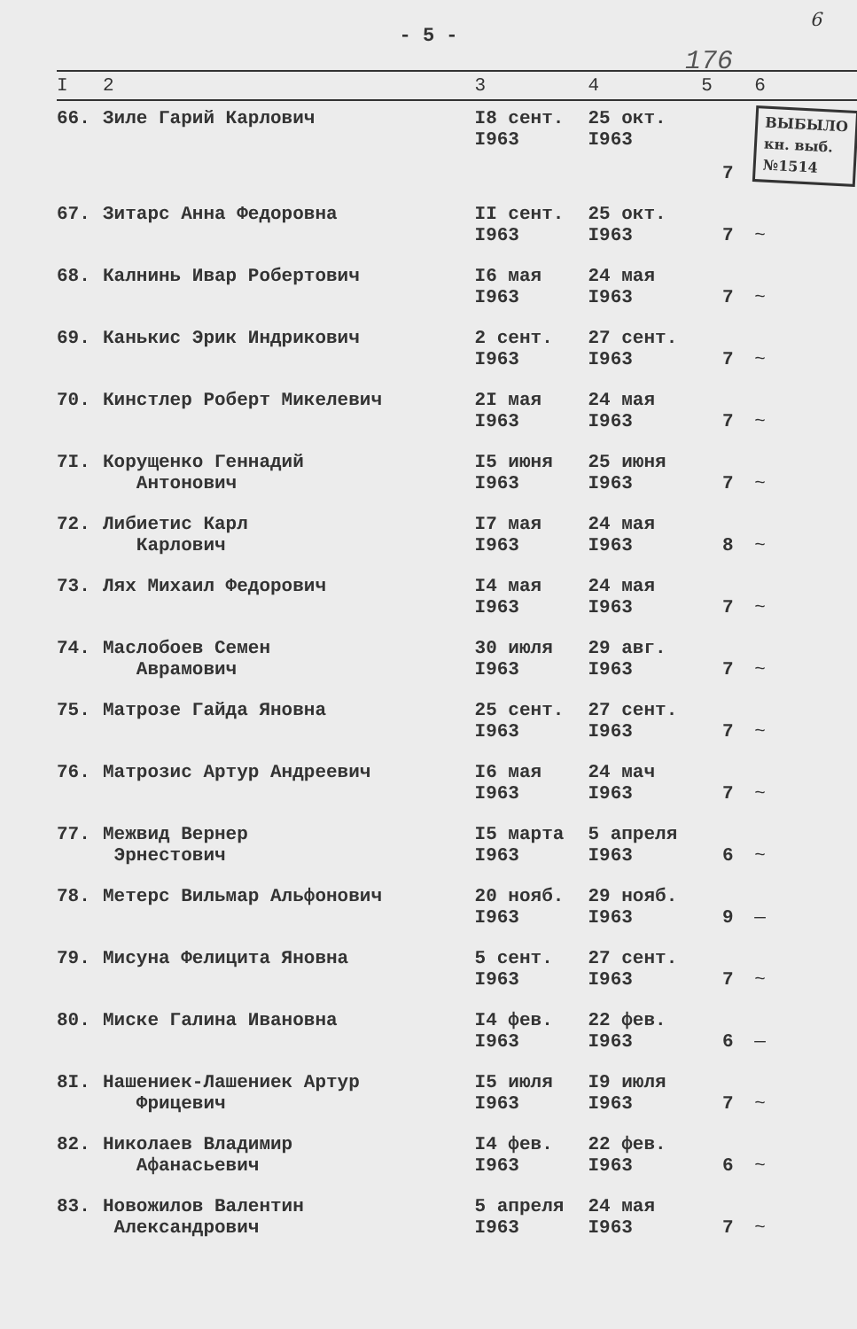- 5 -
6
176
| I | 2 | 3 | 4 | 5 | 6 |
| --- | --- | --- | --- | --- | --- |
| 66. | Зиле Гарий Карлович | I8 сент. I963 | 25 окт. I963 | 7 | ВЫБЫЛО кн. выб. №1514 |
| 67. | Зитарс Анна Федоровна | II сент. I963 | 25 окт. I963 | 7 | ~ |
| 68. | Калнинь Ивар Робертович | I6 мая I963 | 24 мая I963 | 7 | ~ |
| 69. | Канькис Эрик Индрикович | 2 сент. I963 | 27 сент. I963 | 7 | ~ |
| 70. | Кинстлер Роберт Микелевич | 2I мая I963 | 24 мая I963 | 7 | ~ |
| 7I. | Корущенко Геннадий Антонович | I5 июня I963 | 25 июня I963 | 7 | ~ |
| 72. | Либиетис Карл Карлович | I7 мая I963 | 24 мая I963 | 8 | ~ |
| 73. | Лях Михаил Федорович | I4 мая I963 | 24 мая I963 | 7 | ~ |
| 74. | Маслобоев Семен Аврамович | 30 июля I963 | 29 авг. I963 | 7 | ~ |
| 75. | Матрозе Гайда Яновна | 25 сент. I963 | 27 сент. I963 | 7 | ~ |
| 76. | Матрозис Артур Андреевич | I6 мая I963 | 24 мач I963 | 7 | ~ |
| 77. | Межвид Вернер Эрнестович | I5 марта I963 | 5 апреля I963 | 6 | ~ |
| 78. | Метерс Вильмар Альфонович | 20 нояб. I963 | 29 нояб. I963 | 9 | — |
| 79. | Мисуна Фелицита Яновна | 5 сент. I963 | 27 сент. I963 | 7 | ~ |
| 80. | Миске Галина Ивановна | I4 фев. I963 | 22 фев. I963 | 6 | — |
| 8I. | Нашениек-Лашениек Артур Фрицевич | I5 июля I963 | I9 июля I963 | 7 | ~ |
| 82. | Николаев Владимир Афанасьевич | I4 фев. I963 | 22 фев. I963 | 6 | ~ |
| 83. | Новожилов Валентин Александрович | 5 апреля I963 | 24 мая I963 | 7 | ~ |